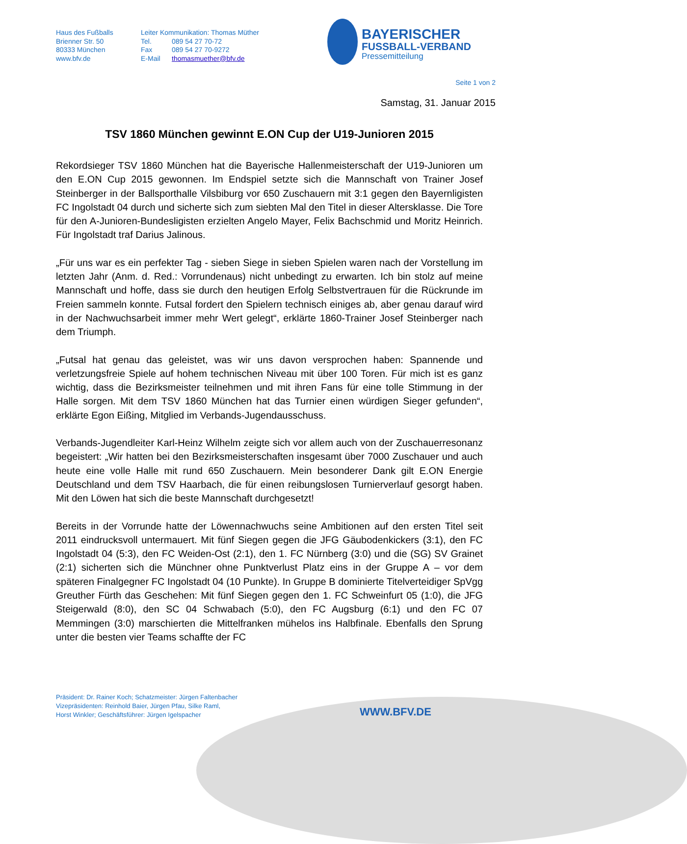Haus des Fußballs
Brienner Str. 50
80333 München
www.bfv.de
Leiter Kommunikation: Thomas Müther
Tel. 089 54 27 70-72
Fax 089 54 27 70-9272
E-Mail thomasmuether@bfv.de
BAYERISCHER
FUSSBALL-VERBAND
Pressemitteilung
Seite 1 von 2
Samstag, 31. Januar 2015
TSV 1860 München gewinnt E.ON Cup der U19-Junioren 2015
Rekordsieger TSV 1860 München hat die Bayerische Hallenmeisterschaft der U19-Junioren um den E.ON Cup 2015 gewonnen. Im Endspiel setzte sich die Mannschaft von Trainer Josef Steinberger in der Ballsporthalle Vilsbiburg vor 650 Zuschauern mit 3:1 gegen den Bayernligisten FC Ingolstadt 04 durch und sicherte sich zum siebten Mal den Titel in dieser Altersklasse. Die Tore für den A-Junioren-Bundesligisten erzielten Angelo Mayer, Felix Bachschmid und Moritz Heinrich. Für Ingolstadt traf Darius Jalinous.
„Für uns war es ein perfekter Tag - sieben Siege in sieben Spielen waren nach der Vorstellung im letzten Jahr (Anm. d. Red.: Vorrundenaus) nicht unbedingt zu erwarten. Ich bin stolz auf meine Mannschaft und hoffe, dass sie durch den heutigen Erfolg Selbstvertrauen für die Rückrunde im Freien sammeln konnte. Futsal fordert den Spielern technisch einiges ab, aber genau darauf wird in der Nachwuchsarbeit immer mehr Wert gelegt“, erklärte 1860-Trainer Josef Steinberger nach dem Triumph.
„Futsal hat genau das geleistet, was wir uns davon versprochen haben: Spannende und verletzungsfreie Spiele auf hohem technischen Niveau mit über 100 Toren. Für mich ist es ganz wichtig, dass die Bezirksmeister teilnehmen und mit ihren Fans für eine tolle Stimmung in der Halle sorgen. Mit dem TSV 1860 München hat das Turnier einen würdigen Sieger gefunden“, erklärte Egon Eißing, Mitglied im Verbands-Jugendausschuss.
Verbands-Jugendleiter Karl-Heinz Wilhelm zeigte sich vor allem auch von der Zuschauerresonanz begeistert: „Wir hatten bei den Bezirksmeisterschaften insgesamt über 7000 Zuschauer und auch heute eine volle Halle mit rund 650 Zuschauern. Mein besonderer Dank gilt E.ON Energie Deutschland und dem TSV Haarbach, die für einen reibungslosen Turnierverlauf gesorgt haben. Mit den Löwen hat sich die beste Mannschaft durchgesetzt!
Bereits in der Vorrunde hatte der Löwennachwuchs seine Ambitionen auf den ersten Titel seit 2011 eindrucksvoll untermauert. Mit fünf Siegen gegen die JFG Gäubodenkickers (3:1), den FC Ingolstadt 04 (5:3), den FC Weiden-Ost (2:1), den 1. FC Nürnberg (3:0) und die (SG) SV Grainet (2:1) sicherten sich die Münchner ohne Punktverlust Platz eins in der Gruppe A – vor dem späteren Finalgegner FC Ingolstadt 04 (10 Punkte). In Gruppe B dominierte Titelverteidiger SpVgg Greuther Fürth das Geschehen: Mit fünf Siegen gegen den 1. FC Schweinfurt 05 (1:0), die JFG Steigerwald (8:0), den SC 04 Schwabach (5:0), den FC Augsburg (6:1) und den FC 07 Memmingen (3:0) marschierten die Mittelfranken mühelos ins Halbfinale. Ebenfalls den Sprung unter die besten vier Teams schaffte der FC
Präsident: Dr. Rainer Koch; Schatzmeister: Jürgen Faltenbacher
Vizepräsidenten: Reinhold Baier, Jürgen Pfau, Silke Raml,
Horst Winkler; Geschäftsführer: Jürgen Igelspacher
WWW.BFV.DE